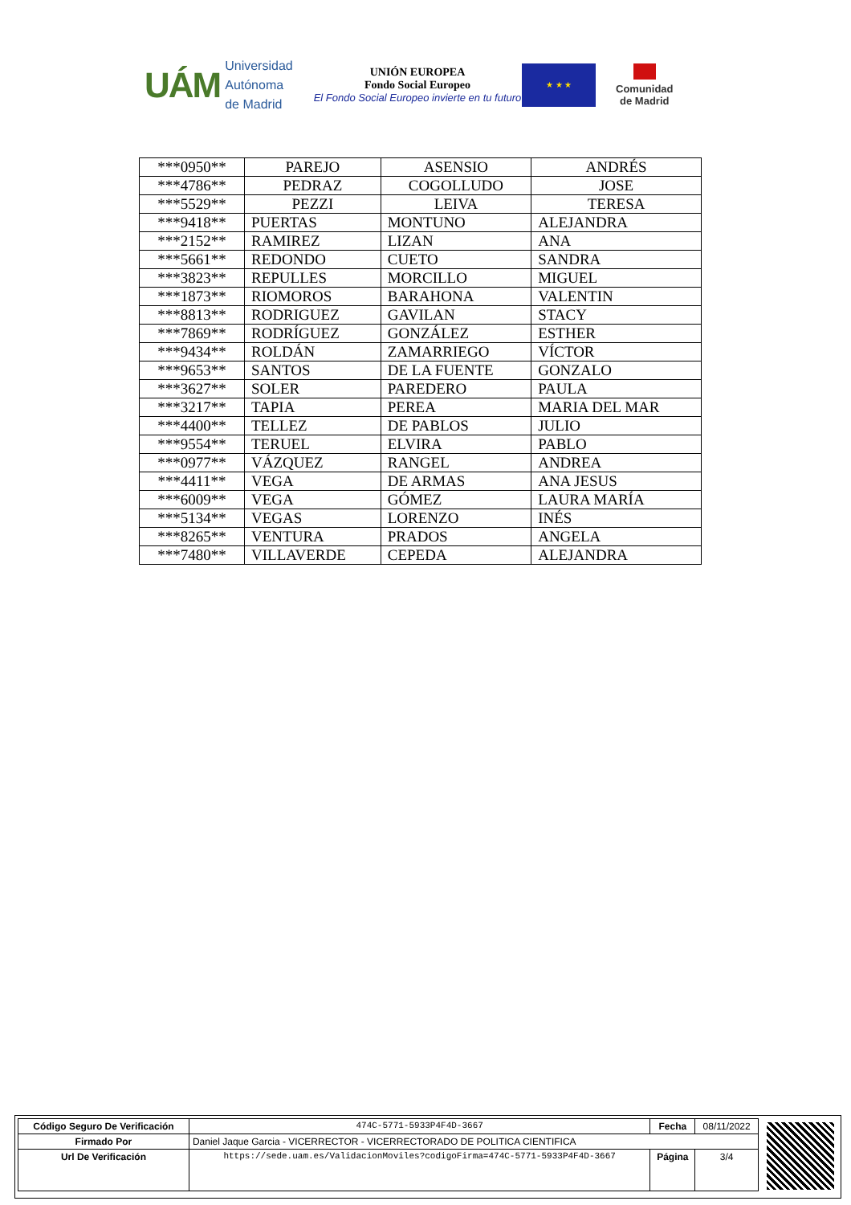UÁM Universidad Autónoma
de Madrid
UNIÓN EUROPEA
Fondo Social Europeo
El Fondo Social Europeo invierte en tu futuro
★ ★ ★
Comunidad
de Madrid
| ***0950** | PAREJO | ASENSIO | ANDRÉS |
| ***4786** | PEDRAZ | COGOLLUDO | JOSE |
| ***5529** | PEZZI | LEIVA | TERESA |
| ***9418** | PUERTAS | MONTUNO | ALEJANDRA |
| ***2152** | RAMIREZ | LIZAN | ANA |
| ***5661** | REDONDO | CUETO | SANDRA |
| ***3823** | REPULLES | MORCILLO | MIGUEL |
| ***1873** | RIOMOROS | BARAHONA | VALENTIN |
| ***8813** | RODRIGUEZ | GAVILAN | STACY |
| ***7869** | RODRÍGUEZ | GONZÁLEZ | ESTHER |
| ***9434** | ROLDÁN | ZAMARRIEGO | VÍCTOR |
| ***9653** | SANTOS | DE LA FUENTE | GONZALO |
| ***3627** | SOLER | PAREDERO | PAULA |
| ***3217** | TAPIA | PEREA | MARIA DEL MAR |
| ***4400** | TELLEZ | DE PABLOS | JULIO |
| ***9554** | TERUEL | ELVIRA | PABLO |
| ***0977** | VÁZQUEZ | RANGEL | ANDREA |
| ***4411** | VEGA | DE ARMAS | ANA JESUS |
| ***6009** | VEGA | GÓMEZ | LAURA MARÍA |
| ***5134** | VEGAS | LORENZO | INÉS |
| ***8265** | VENTURA | PRADOS | ANGELA |
| ***7480** | VILLAVERDE | CEPEDA | ALEJANDRA |
| Código Seguro De Verificación | 474C-5771-5933P4F4D-3667 | Fecha | 08/11/2022 |
| Firmado Por | Daniel Jaque Garcia - VICERRECTOR - VICERRECTORADO DE POLITICA CIENTIFICA | | |
| Url De Verificación | https://sede.uam.es/ValidacionMoviles?codigoFirma=474C-5771-5933P4F4D-3667 | Página | 3/4 |